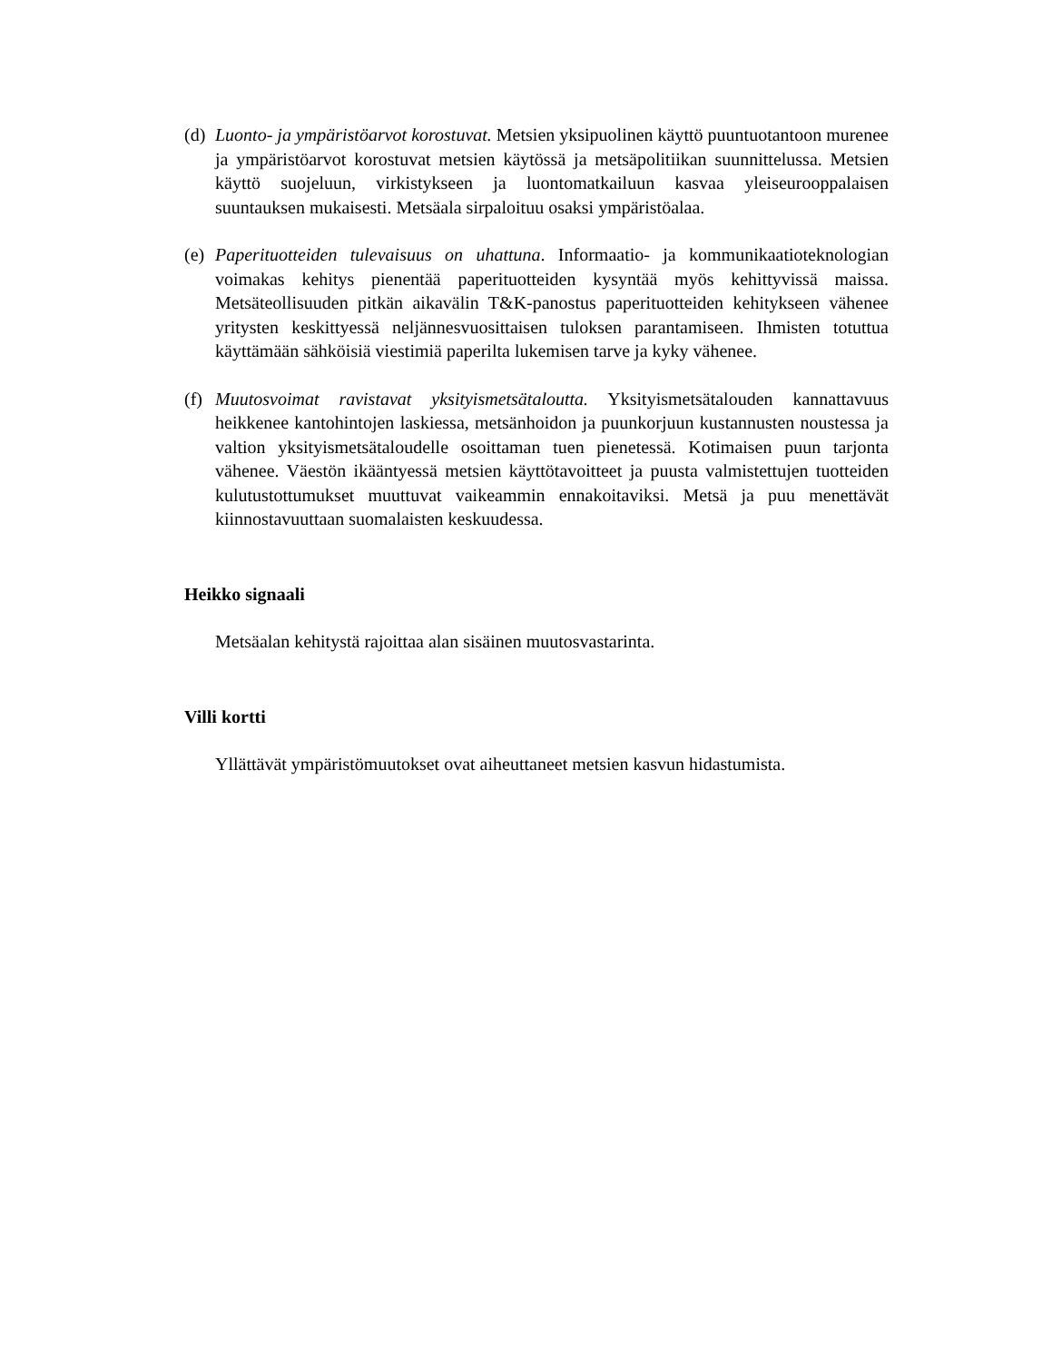(d)
Luonto- ja ympäristöarvot korostuvat. Metsien yksipuolinen käyttö puuntuotantoon murenee ja ympäristöarvot korostuvat metsien käytössä ja metsäpolitiikan suunnittelussa. Metsien käyttö suojeluun, virkistykseen ja luontomatkailuun kasvaa yleiseurooppalaisen suuntauksen mukaisesti. Metsäala sirpaloituu osaksi ympäristöalaa.
(e)
Paperituotteiden tulevaisuus on uhattuna. Informaatio- ja kommunikaatioteknologian voimakas kehitys pienentää paperituotteiden kysyntää myös kehittyvissä maissa. Metsäteollisuuden pitkän aikavälin T&K-panostus paperituotteiden kehitykseen vähenee yritysten keskittyessä neljännesvuosittaisen tuloksen parantamiseen. Ihmisten totuttua käyttämään sähköisiä viestimiä paperilta lukemisen tarve ja kyky vähenee.
(f)
Muutosvoimat ravistavat yksityismetsätaloutta. Yksityismetsätalouden kannattavuus heikkenee kantohintojen laskiessa, metsänhoidon ja puunkorjuun kustannusten noustessa ja valtion yksityismetsätaloudelle osoittaman tuen pienetessä. Kotimaisen puun tarjonta vähenee. Väestön ikääntyessä metsien käyttötavoitteet ja puusta valmistettujen tuotteiden kulutustottumukset muuttuvat vaikeammin ennakoitaviksi. Metsä ja puu menettävät kiinnostavuuttaan suomalaisten keskuudessa.
Heikko signaali
Metsäalan kehitystä rajoittaa alan sisäinen muutosvastarinta.
Villi kortti
Yllättävät ympäristömuutokset ovat aiheuttaneet metsien kasvun hidastumista.